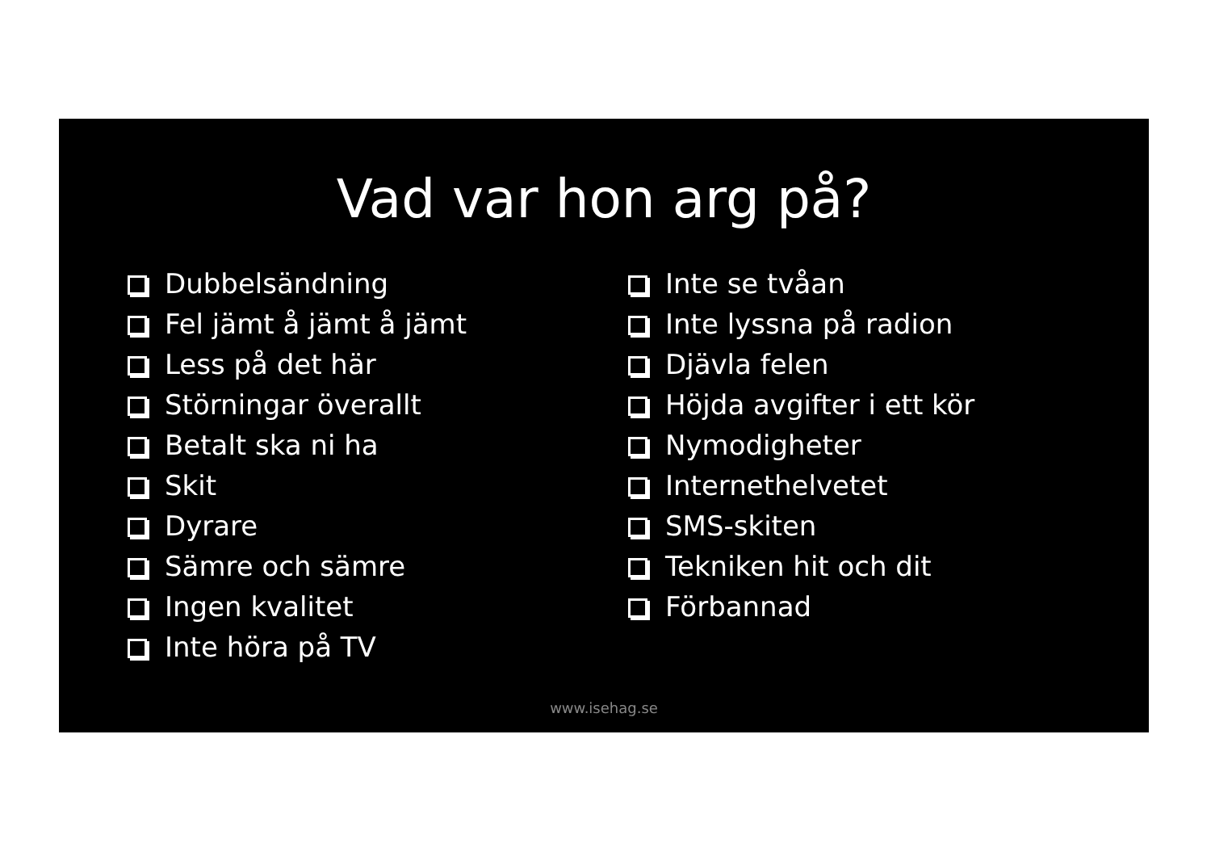Vad var hon arg på?
Dubbelsändning
Fel jämt å jämt å jämt
Less på det här
Störningar överallt
Betalt ska ni ha
Skit
Dyrare
Sämre och sämre
Ingen kvalitet
Inte höra på TV
Inte se tvåan
Inte lyssna på radion
Djävla felen
Höjda avgifter i ett kör
Nymodigheter
Internethelvetet
SMS-skiten
Tekniken hit och dit
Förbannad
www.isehag.se